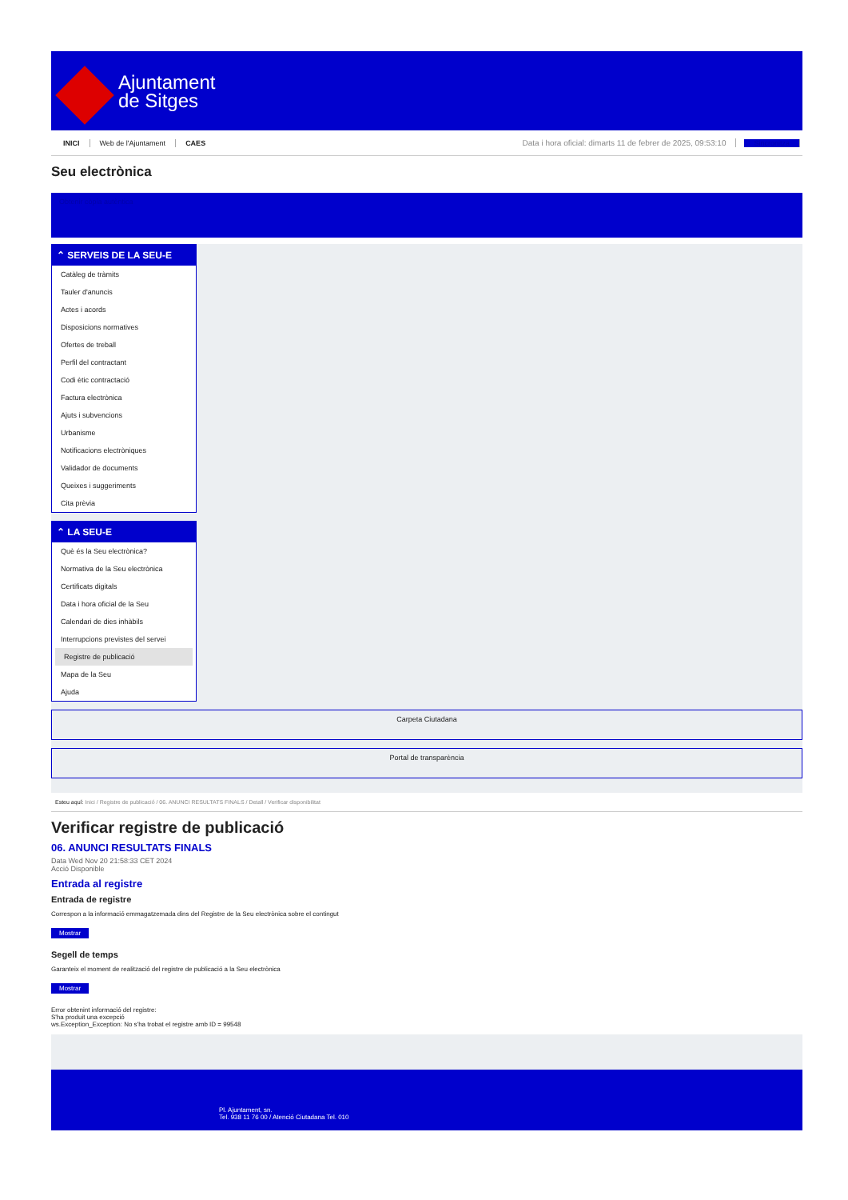Ajuntament
de Sitges
INICI Web de l'Ajuntament CAES Data i hora oficial: dimarts 11 de febrer de 2025, 09:53:10 Sincronitza
Seu electrònica
Obtenir còpia autèntica
⌃ SERVEIS DE LA SEU-E
Catàleg de tràmits
Tauler d'anuncis
Actes i acords
Disposicions normatives
Ofertes de treball
Perfil del contractant
Codi ètic contractació
Factura electrònica
Ajuts i subvencions
Urbanisme
Notificacions electròniques
Validador de documents
Queixes i suggeriments
Cita prèvia
⌃ LA SEU-E
Què és la Seu electrònica?
Normativa de la Seu electrònica
Certificats digitals
Data i hora oficial de la Seu
Calendari de dies inhàbils
Interrupcions previstes del servei
Registre de publicació
Mapa de la Seu
Ajuda
Carpeta Ciutadana
Portal de transparència
Esteu aquí: Inici / Registre de publicació / 06. ANUNCI RESULTATS FINALS / Detall / Verificar disponibilitat
Verificar registre de publicació
06. ANUNCI RESULTATS FINALS
Data Wed Nov 20 21:58:33 CET 2024
Acció Disponible
Entrada al registre
Entrada de registre
Correspon a la informació emmagatzemada dins del Registre de la Seu electrònica sobre el contingut
Mostrar
Segell de temps
Garanteix el moment de realització del registre de publicació a la Seu electrònica
Mostrar
Error obtenint informació del registre:
S'ha produit una excepció
ws.Exception_Exception: No s'ha trobat el registre amb ID = 99548
Pl. Ajuntament, sn.
Tel. 938 11 76 00 / Atenció Ciutadana Tel. 010